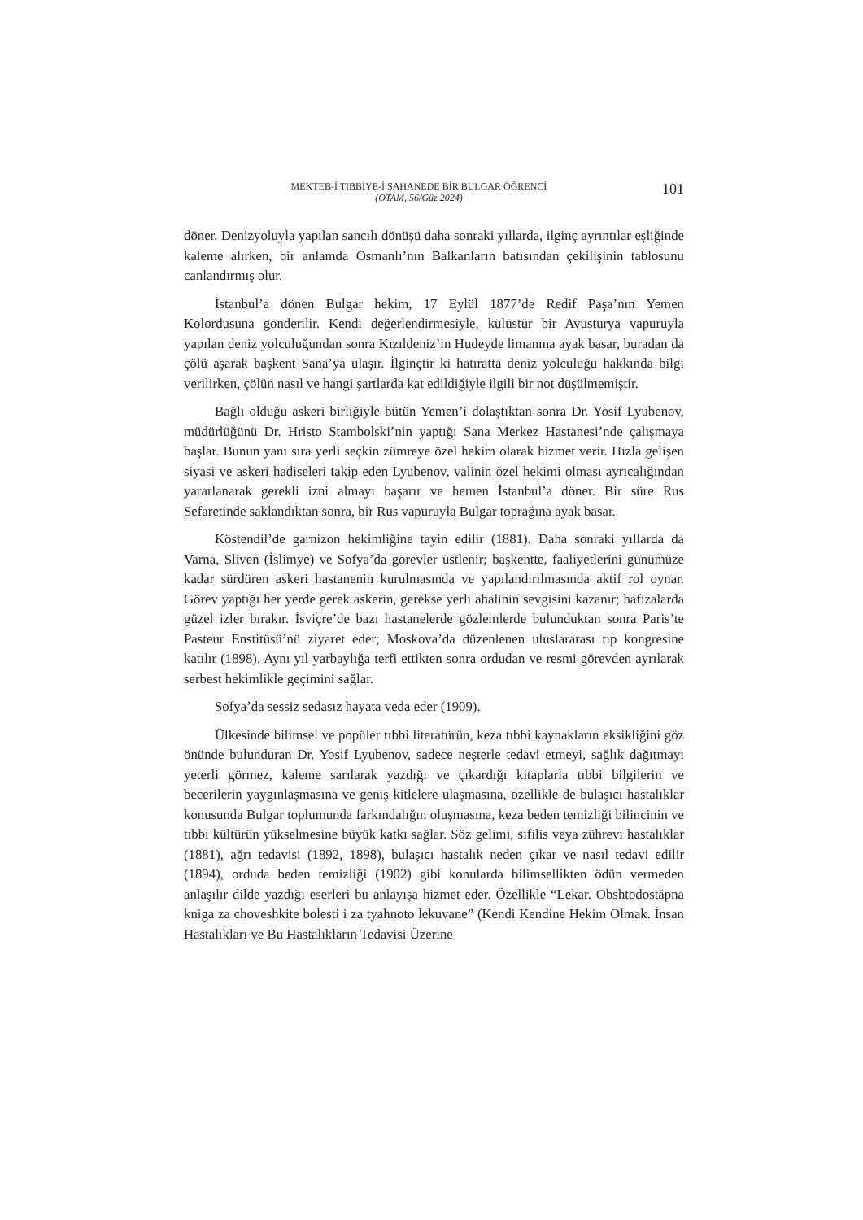MEKTEB-İ TIBBİYE-İ ŞAHANEDE BİR BULGAR ÖĞRENCİ
(OTAM, 56/Güz 2024)
101
döner. Denizyoluyla yapılan sancılı dönüşü daha sonraki yıllarda, ilginç ayrıntılar eşliğinde kaleme alırken, bir anlamda Osmanlı’nın Balkanların batısından çekilişinin tablosunu canlandırmış olur.
İstanbul’a dönen Bulgar hekim, 17 Eylül 1877’de Redif Paşa’nın Yemen Kolordusuna gönderilir. Kendi değerlendirmesiyle, külüstür bir Avusturya vapuruyla yapılan deniz yolculuğundan sonra Kızıldeniz’in Hudeyde limanına ayak basar, buradan da çölü aşarak başkent Sana’ya ulaşır. İlginçtir ki hatıratta deniz yolculuğu hakkında bilgi verilirken, çölün nasıl ve hangi şartlarda kat edildiğiyle ilgili bir not düşülmemiştir.
Bağlı olduğu askeri birliğiyle bütün Yemen’i dolaştıktan sonra Dr. Yosif Lyubenov, müdürlüğünü Dr. Hristo Stambolski’nin yaptığı Sana Merkez Hastanesi’nde çalışmaya başlar. Bunun yanı sıra yerli seçkin zümreye özel hekim olarak hizmet verir. Hızla gelişen siyasi ve askeri hadiseleri takip eden Lyubenov, valinin özel hekimi olması ayrıcalığından yararlanarak gerekli izni almayı başarır ve hemen İstanbul’a döner. Bir süre Rus Sefaretinde saklandıktan sonra, bir Rus vapuruyla Bulgar toprağına ayak basar.
Köstendil’de garnizon hekimliğine tayin edilir (1881). Daha sonraki yıllarda da Varna, Sliven (İslimye) ve Sofya’da görevler üstlenir; başkentte, faaliyetlerini günümüze kadar sürdüren askeri hastanenin kurulmasında ve yapılandırılmasında aktif rol oynar. Görev yaptığı her yerde gerek askerin, gerekse yerli ahalinin sevgisini kazanır; hafızalarda güzel izler bırakır. İsviçre’de bazı hastanelerde gözlemlerde bulunduktan sonra Paris’te Pasteur Enstitüsü’nü ziyaret eder; Moskova’da düzenlenen uluslararası tıp kongresine katılır (1898). Aynı yıl yarbaylığa terfi ettikten sonra ordudan ve resmi görevden ayrılarak serbest hekimlikle geçimini sağlar.
Sofya’da sessiz sedasız hayata veda eder (1909).
Ülkesinde bilimsel ve popüler tıbbi literatürün, keza tıbbi kaynakların eksikliğini göz önünde bulunduran Dr. Yosif Lyubenov, sadece neşterle tedavi etmeyi, sağlık dağıtmayı yeterli görmez, kaleme sarılarak yazdığı ve çıkardığı kitaplarla tıbbi bilgilerin ve becerilerin yaygınlaşmasına ve geniş kitlelere ulaşmasına, özellikle de bulaşıcı hastalıklar konusunda Bulgar toplumunda farkındalığın oluşmasına, keza beden temizliği bilincinin ve tıbbi kültürün yükselmesine büyük katkı sağlar. Söz gelimi, sifilis veya zührevi hastalıklar (1881), ağrı tedavisi (1892, 1898), bulaşıcı hastalık neden çıkar ve nasıl tedavi edilir (1894), orduda beden temizliği (1902) gibi konularda bilimsellikten ödün vermeden anlaşılır dilde yazdığı eserleri bu anlayışa hizmet eder. Özellikle “Lekar. Obshtodostăpna kniga za choveshkite bolesti i za tyahnoto lekuvane” (Kendi Kendine Hekim Olmak. İnsan Hastalıkları ve Bu Hastalıkların Tedavisi Üzerine